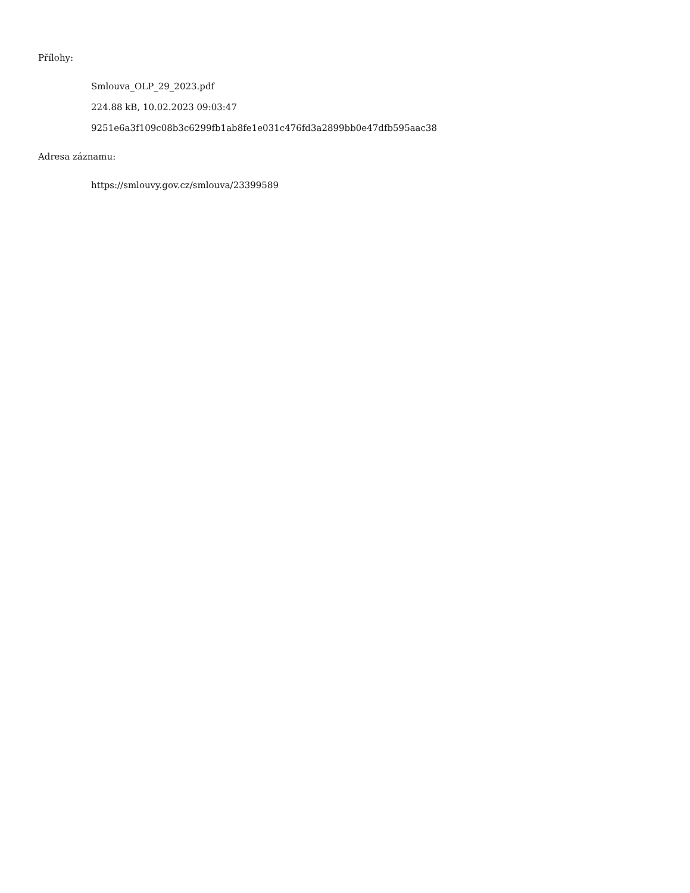Přílohy:
Smlouva_OLP_29_2023.pdf
224.88 kB, 10.02.2023 09:03:47
9251e6a3f109c08b3c6299fb1ab8fe1e031c476fd3a2899bb0e47dfb595aac38
Adresa záznamu:
https://smlouvy.gov.cz/smlouva/23399589